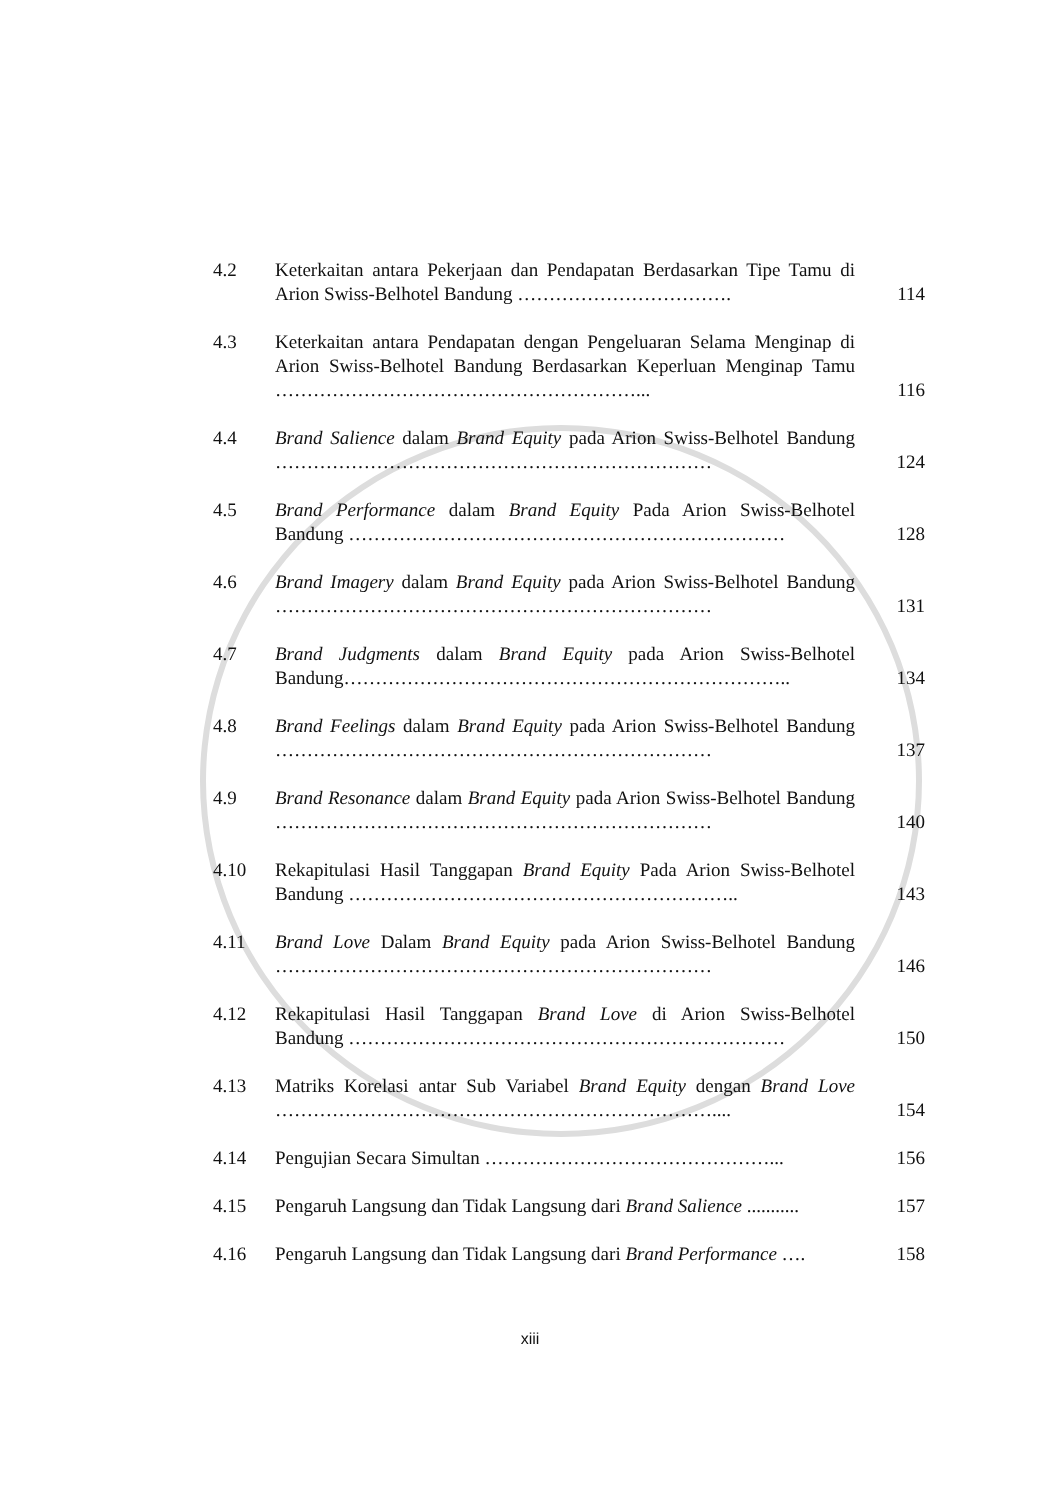| 4.2 | Keterkaitan antara Pekerjaan dan Pendapatan Berdasarkan Tipe Tamu di Arion Swiss-Belhotel Bandung ……………………………. | 114 |
| 4.3 | Keterkaitan antara Pendapatan dengan Pengeluaran Selama Menginap di Arion Swiss-Belhotel Bandung Berdasarkan Keperluan Menginap Tamu …………………………………………………... | 116 |
| 4.4 | Brand Salience dalam Brand Equity pada Arion Swiss-Belhotel Bandung …………………………………………………………… | 124 |
| 4.5 | Brand Performance dalam Brand Equity Pada Arion Swiss-Belhotel Bandung …………………………………………………………… | 128 |
| 4.6 | Brand Imagery dalam Brand Equity pada Arion Swiss-Belhotel Bandung …………………………………………………………… | 131 |
| 4.7 | Brand Judgments dalam Brand Equity pada Arion Swiss-Belhotel Bandung…………………………………………………………….. | 134 |
| 4.8 | Brand Feelings dalam Brand Equity pada Arion Swiss-Belhotel Bandung …………………………………………………………… | 137 |
| 4.9 | Brand Resonance dalam Brand Equity pada Arion Swiss-Belhotel Bandung …………………………………………………………… | 140 |
| 4.10 | Rekapitulasi Hasil Tanggapan Brand Equity Pada Arion Swiss-Belhotel Bandung …………………………………………………….. | 143 |
| 4.11 | Brand Love Dalam Brand Equity pada Arion Swiss-Belhotel Bandung …………………………………………………………… | 146 |
| 4.12 | Rekapitulasi Hasil Tanggapan Brand Love di Arion Swiss-Belhotel Bandung …………………………………………………………… | 150 |
| 4.13 | Matriks Korelasi antar Sub Variabel Brand Equity dengan Brand Love …………………………………………………………….... | 154 |
| 4.14 | Pengujian Secara Simultan ………………………………………... | 156 |
| 4.15 | Pengaruh Langsung dan Tidak Langsung dari Brand Salience ........... | 157 |
| 4.16 | Pengaruh Langsung dan Tidak Langsung dari Brand Performance …. | 158 |
xiii